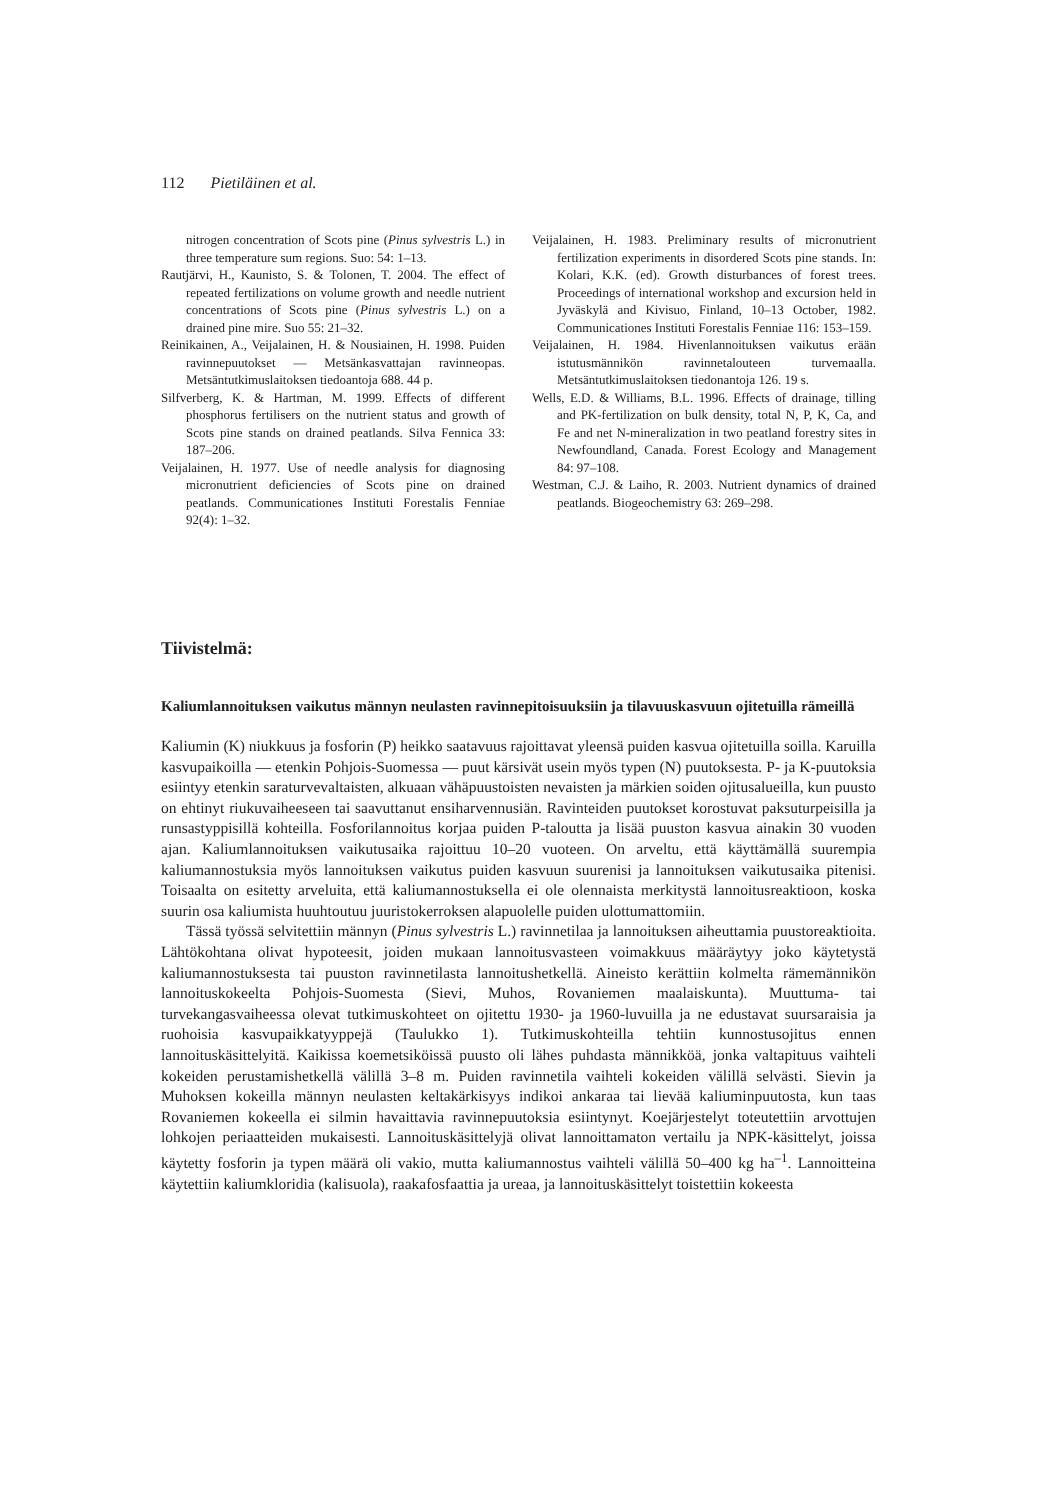112 Pietiläinen et al.
nitrogen concentration of Scots pine (Pinus sylvestris L.) in three temperature sum regions. Suo: 54: 1–13.
Rautjärvi, H., Kaunisto, S. & Tolonen, T. 2004. The effect of repeated fertilizations on volume growth and needle nutrient concentrations of Scots pine (Pinus sylvestris L.) on a drained pine mire. Suo 55: 21–32.
Reinikainen, A., Veijalainen, H. & Nousiainen, H. 1998. Puiden ravinnepuutokset — Metsänkasvattajan ravinneopas. Metsäntutkimuslaitoksen tiedoantoja 688. 44 p.
Silfverberg, K. & Hartman, M. 1999. Effects of different phosphorus fertilisers on the nutrient status and growth of Scots pine stands on drained peatlands. Silva Fennica 33: 187–206.
Veijalainen, H. 1977. Use of needle analysis for diagnosing micronutrient deficiencies of Scots pine on drained peatlands. Communicationes Instituti Forestalis Fenniae 92(4): 1–32.
Veijalainen, H. 1983. Preliminary results of micronutrient fertilization experiments in disordered Scots pine stands. In: Kolari, K.K. (ed). Growth disturbances of forest trees. Proceedings of international workshop and excursion held in Jyväskylä and Kivisuo, Finland, 10–13 October, 1982. Communicationes Instituti Forestalis Fenniae 116: 153–159.
Veijalainen, H. 1984. Hivenlannoituksen vaikutus erään istutusmännikön ravinnetalouteen turvemaalla. Metsäntutkimuslaitoksen tiedonantoja 126. 19 s.
Wells, E.D. & Williams, B.L. 1996. Effects of drainage, tilling and PK-fertilization on bulk density, total N, P, K, Ca, and Fe and net N-mineralization in two peatland forestry sites in Newfoundland, Canada. Forest Ecology and Management 84: 97–108.
Westman, C.J. & Laiho, R. 2003. Nutrient dynamics of drained peatlands. Biogeochemistry 63: 269–298.
Tiivistelmä:
Kaliumlannoituksen vaikutus männyn neulasten ravinnepitoisuuksiin ja tilavuuskasvuun ojitetuilla rämeillä
Kaliumin (K) niukkuus ja fosforin (P) heikko saatavuus rajoittavat yleensä puiden kasvua ojitetuilla soilla. Karuilla kasvupaikoilla — etenkin Pohjois-Suomessa — puut kärsivät usein myös typen (N) puutoksesta. P- ja K-puutoksia esiintyy etenkin saraturvevaltaisten, alkuaan vähäpuustoisten nevaisten ja märkien soiden ojitusalueilla, kun puusto on ehtinyt riukuvaiheeseen tai saavuttanut ensiharvennusiän. Ravinteiden puutokset korostuvat paksuturpeisilla ja runsastyppisillä kohteilla. Fosforilannoitus korjaa puiden P-taloutta ja lisää puuston kasvua ainakin 30 vuoden ajan. Kaliumlannoituksen vaikutusaika rajoittuu 10–20 vuoteen. On arveltu, että käyttämällä suurempia kaliumannostuksia myös lannoituksen vaikutus puiden kasvuun suurenisi ja lannoituksen vaikutusaika pitenisi. Toisaalta on esitetty arveluita, että kaliumannostuksella ei ole olennaista merkitystä lannoitusreaktioon, koska suurin osa kaliumista huuhtoutuu juuristokerroksen alapuolelle puiden ulottumattomiin.
Tässä työssä selvitettiin männyn (Pinus sylvestris L.) ravinnetilaa ja lannoituksen aiheuttamia puustoreaktioita. Lähtökohtana olivat hypoteesit, joiden mukaan lannoitusvasteen voimakkuus määräytyy joko käytetystä kaliumannostuksesta tai puuston ravinnetilasta lannoitushetkellä. Aineisto kerättiin kolmelta rämemännikön lannoituskokeelta Pohjois-Suomesta (Sievi, Muhos, Rovaniemen maalaiskunta). Muuttuma- tai turvekangasvaiheessa olevat tutkimuskohteet on ojitettu 1930- ja 1960-luvuilla ja ne edustavat suursaraisia ja ruohoisia kasvupaikkatyyppejä (Taulukko 1). Tutkimuskohteilla tehtiin kunnostusojitus ennen lannoituskäsittelyitä. Kaikissa koemetsiköissä puusto oli lähes puhdasta männikköä, jonka valtapituus vaihteli kokeiden perustamishetkellä välillä 3–8 m. Puiden ravinnetila vaihteli kokeiden välillä selvästi. Sievin ja Muhoksen kokeilla männyn neulasten keltakärkisyys indikoi ankaraa tai lievää kaliuminpuutosta, kun taas Rovaniemen kokeella ei silmin havaittavia ravinnepuutoksia esiintynyt. Koejärjestelyt toteutettiin arvottujen lohkojen periaatteiden mukaisesti. Lannoituskäsittelyjä olivat lannoittamaton vertailu ja NPK-käsittelyt, joissa käytetty fosforin ja typen määrä oli vakio, mutta kaliumannostus vaihteli välillä 50–400 kg ha<sup>–1</sup>. Lannoitteina käytettiin kaliumkloridia (kalisuola), raakafosfaattia ja ureaa, ja lannoituskäsittelyt toistettiin kokeesta